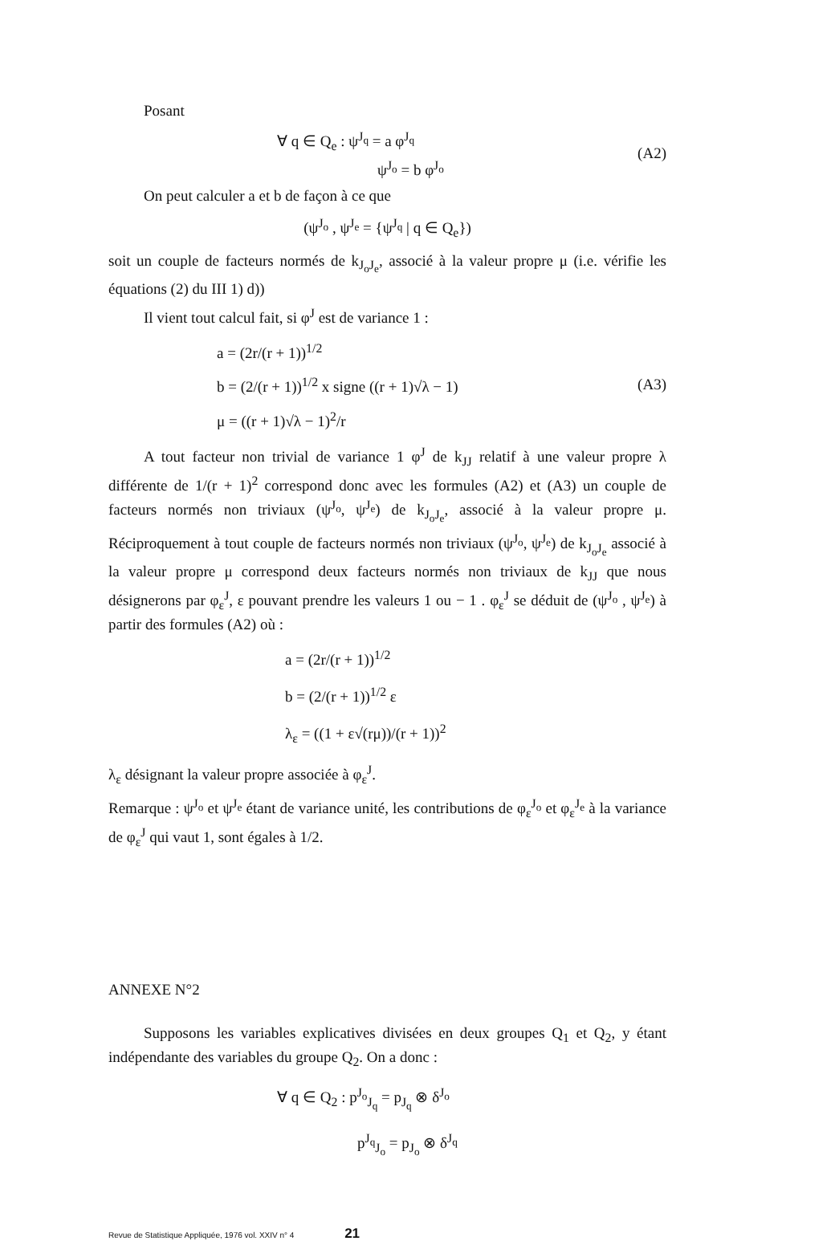Posant
∀ q ∈ Q<sub>e</sub> : ψ<sup>J<sub>q</sub></sup> = a φ<sup>J<sub>q</sub></sup>
ψ<sup>J<sub>o</sub></sup> = b φ<sup>J<sub>o</sub></sup>
(A2)
On peut calculer a et b de façon à ce que
(ψ<sup>J<sub>o</sub></sup> , ψ<sup>J<sub>e</sub></sup> = {ψ<sup>J<sub>q</sub></sup> | q ∈ Q<sub>e</sub>})
soit un couple de facteurs normés de k<sub>J<sub>o</sub>J<sub>e</sub></sub>, associé à la valeur propre μ (i.e. vérifie les équations (2) du III 1) d))
Il vient tout calcul fait, si φ<sup>J</sup> est de variance 1 :
a = (2r/(r + 1))<sup>1/2</sup>
b = (2/(r + 1))<sup>1/2</sup> x signe ((r + 1)√λ − 1)
μ = ((r + 1)√λ − 1)<sup>2</sup>/r
(A3)
A tout facteur non trivial de variance 1 φ<sup>J</sup> de k<sub>JJ</sub> relatif à une valeur propre λ différente de 1/(r + 1)<sup>2</sup> correspond donc avec les formules (A2) et (A3) un couple de facteurs normés non triviaux (ψ<sup>J<sub>o</sub></sup>, ψ<sup>J<sub>e</sub></sup>) de k<sub>J<sub>o</sub>J<sub>e</sub></sub>, associé à la valeur propre μ. Réciproquement à tout couple de facteurs normés non triviaux (ψ<sup>J<sub>o</sub></sup>, ψ<sup>J<sub>e</sub></sup>) de k<sub>J<sub>o</sub>J<sub>e</sub></sub> associé à la valeur propre μ correspond deux facteurs normés non triviaux de k<sub>JJ</sub> que nous désignerons par φ<sub>ε</sub><sup>J</sup>, ε pouvant prendre les valeurs 1 ou − 1 . φ<sub>ε</sub><sup>J</sup> se déduit de (ψ<sup>J<sub>o</sub></sup> , ψ<sup>J<sub>e</sub></sup>) à partir des formules (A2) où :
a = (2r/(r + 1))<sup>1/2</sup>
b = (2/(r + 1))<sup>1/2</sup> ε
λ<sub>ε</sub> = ((1 + ε√(rμ))/(r + 1))<sup>2</sup>
λ<sub>ε</sub> désignant la valeur propre associée à φ<sub>ε</sub><sup>J</sup>.
Remarque : ψ<sup>J<sub>o</sub></sup> et ψ<sup>J<sub>e</sub></sup> étant de variance unité, les contributions de φ<sub>ε</sub><sup>J<sub>o</sub></sup> et φ<sub>ε</sub><sup>J<sub>e</sub></sup> à la variance de φ<sub>ε</sub><sup>J</sup> qui vaut 1, sont égales à 1/2.
ANNEXE N°2
Supposons les variables explicatives divisées en deux groupes Q<sub>1</sub> et Q<sub>2</sub>, y étant indépendante des variables du groupe Q<sub>2</sub>. On a donc :
∀ q ∈ Q<sub>2</sub> : p<sup>J<sub>o</sub></sup><sub>J<sub>q</sub></sub> = p<sub>J<sub>q</sub></sub> ⊗ δ<sup>J<sub>o</sub></sup>
p<sup>J<sub>q</sub></sup><sub>J<sub>o</sub></sub> = p<sub>J<sub>o</sub></sub> ⊗ δ<sup>J<sub>q</sub></sup>
Revue de Statistique Appliquée, 1976 vol. XXIV n° 4 21